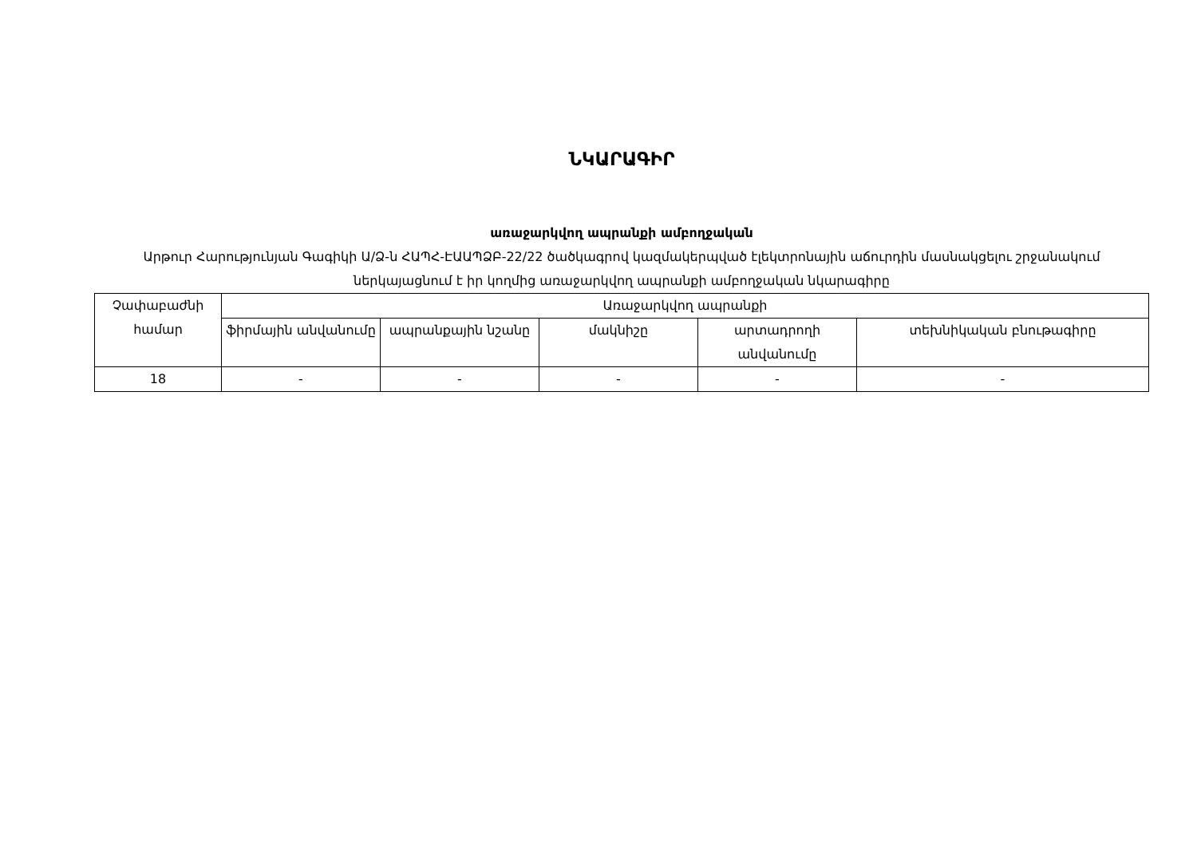ՆԿԱՐԱԳԻՐ
առաջարկվող ապրանքի ամբողջական
Արթուր Հարությունյան Գագիկի Ա/Ձ-ն ՀԱՊՀ-ԷԱԱՊՁԲ-22/22 ծածկագրով կազմակերպված էլեկտրոնային աճուրդին մասնակցելու շրջանակում ներկայացնում է իր կողմից առաջարկվող ապրանքի ամբողջական նկարագիրը
| Չափաբաժնի համար | Առաջարկվող ապրանքի | | | | |
| --- | --- | --- | --- | --- | --- |
| | ֆիրմային անվանումը | ապրանքային նշանը | մակնիշը | արտադրողի անվանումը | տեխնիկական բնութագիրը |
| 18 | - | - | - | - | - |